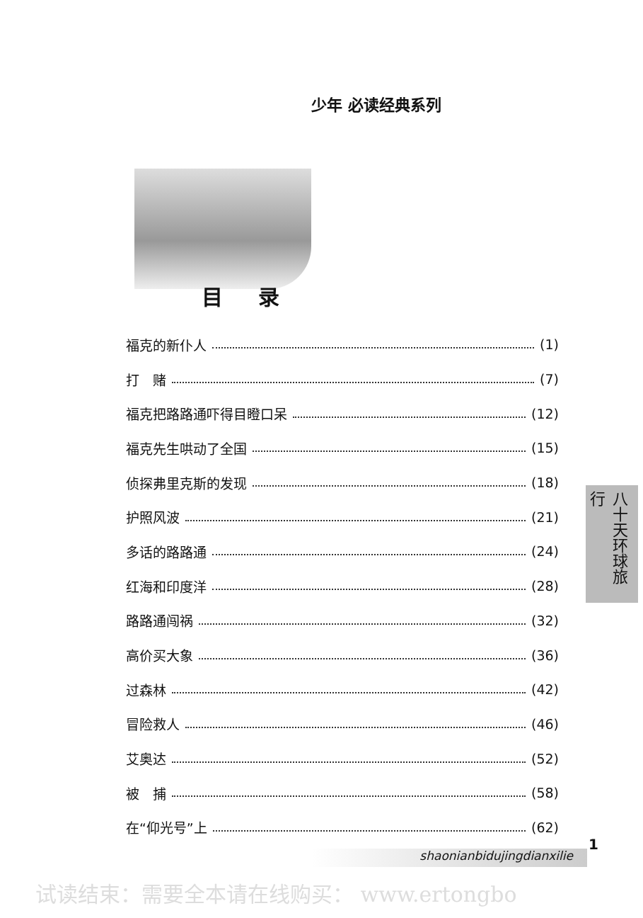少年 必读经典系列
目录
福克的新仆人 (1)
打　赌 (7)
福克把路路通吓得目瞪口呆 (12)
福克先生哄动了全国 (15)
侦探弗里克斯的发现 (18)
护照风波 (21)
多话的路路通 (24)
红海和印度洋 (28)
路路通闯祸 (32)
高价买大象 (36)
过森林 (42)
冒险救人 (46)
艾奥达 (52)
被　捕 (58)
在“仰光号”上 (62)
八十天环球旅行
1
shaonianbidujingdianxilie
试读结束：需要全本请在线购买： www.ertongbo